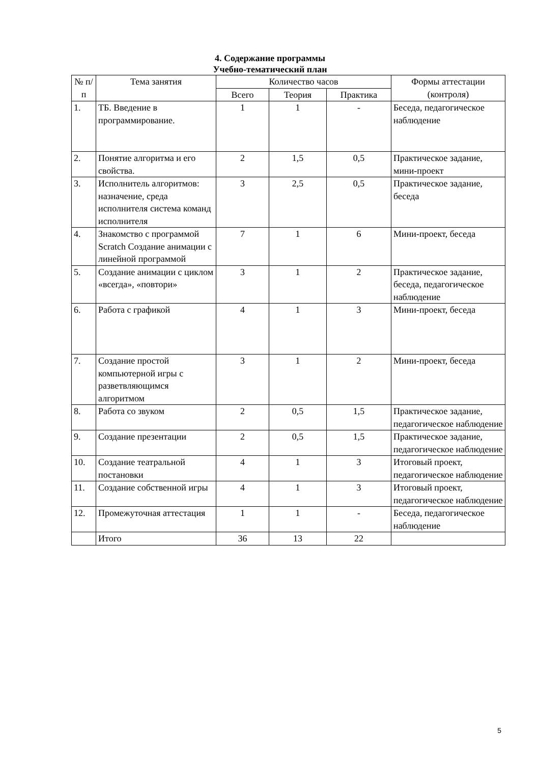4. Содержание программы
Учебно-тематический план
| № п/п | Тема занятия | Количество часов | | | Формы аттестации (контроля) |
| --- | --- | --- | --- | --- | --- |
| | | Всего | Теория | Практика | |
| 1. | ТБ. Введение в программирование. | 1 | 1 | - | Беседа, педагогическое наблюдение |
| 2. | Понятие алгоритма и его свойства. | 2 | 1,5 | 0,5 | Практическое задание, мини-проект |
| 3. | Исполнитель алгоритмов: назначение, среда исполнителя система команд исполнителя | 3 | 2,5 | 0,5 | Практическое задание, беседа |
| 4. | Знакомство с программой Scratch Создание анимации с линейной программой | 7 | 1 | 6 | Мини-проект, беседа |
| 5. | Создание анимации с циклом «всегда», «повтори» | 3 | 1 | 2 | Практическое задание, беседа, педагогическое наблюдение |
| 6. | Работа с графикой | 4 | 1 | 3 | Мини-проект, беседа |
| 7. | Создание простой компьютерной игры с разветвляющимся алгоритмом | 3 | 1 | 2 | Мини-проект, беседа |
| 8. | Работа со звуком | 2 | 0,5 | 1,5 | Практическое задание, педагогическое наблюдение |
| 9. | Создание презентации | 2 | 0,5 | 1,5 | Практическое задание, педагогическое наблюдение |
| 10. | Создание театральной постановки | 4 | 1 | 3 | Итоговый проект, педагогическое наблюдение |
| 11. | Создание собственной игры | 4 | 1 | 3 | Итоговый проект, педагогическое наблюдение |
| 12. | Промежуточная аттестация | 1 | 1 | - | Беседа, педагогическое наблюдение |
| | Итого | 36 | 13 | 22 | |
5